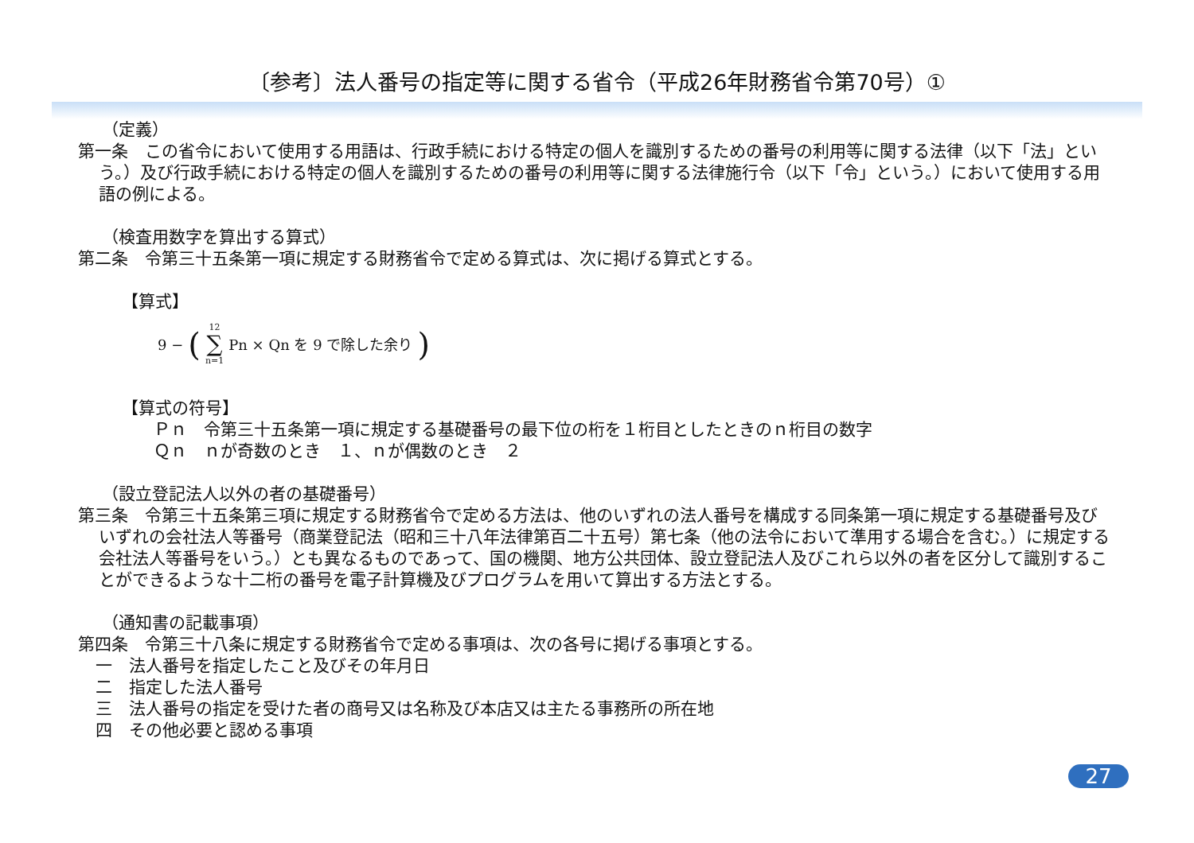〔参考〕法人番号の指定等に関する省令（平成26年財務省令第70号）①
（定義）
第一条　この省令において使用する用語は、行政手続における特定の個人を識別するための番号の利用等に関する法律（以下「法」という。）及び行政手続における特定の個人を識別するための番号の利用等に関する法律施行令（以下「令」という。）において使用する用語の例による。
（検査用数字を算出する算式）
第二条　令第三十五条第一項に規定する財務省令で定める算式は、次に掲げる算式とする。
【算式】
9 − (12
∑
n=1 Pn × Qn を 9 で除した余り)
【算式の符号】
Ｐｎ　令第三十五条第一項に規定する基礎番号の最下位の桁を１桁目としたときのｎ桁目の数字
Ｑｎ　ｎが奇数のとき　１、ｎが偶数のとき　２
（設立登記法人以外の者の基礎番号）
第三条　令第三十五条第三項に規定する財務省令で定める方法は、他のいずれの法人番号を構成する同条第一項に規定する基礎番号及びいずれの会社法人等番号（商業登記法（昭和三十八年法律第百二十五号）第七条（他の法令において準用する場合を含む。）に規定する会社法人等番号をいう。）とも異なるものであって、国の機関、地方公共団体、設立登記法人及びこれら以外の者を区分して識別することができるような十二桁の番号を電子計算機及びプログラムを用いて算出する方法とする。
（通知書の記載事項）
第四条　令第三十八条に規定する財務省令で定める事項は、次の各号に掲げる事項とする。
一　法人番号を指定したこと及びその年月日
二　指定した法人番号
三　法人番号の指定を受けた者の商号又は名称及び本店又は主たる事務所の所在地
四　その他必要と認める事項
27